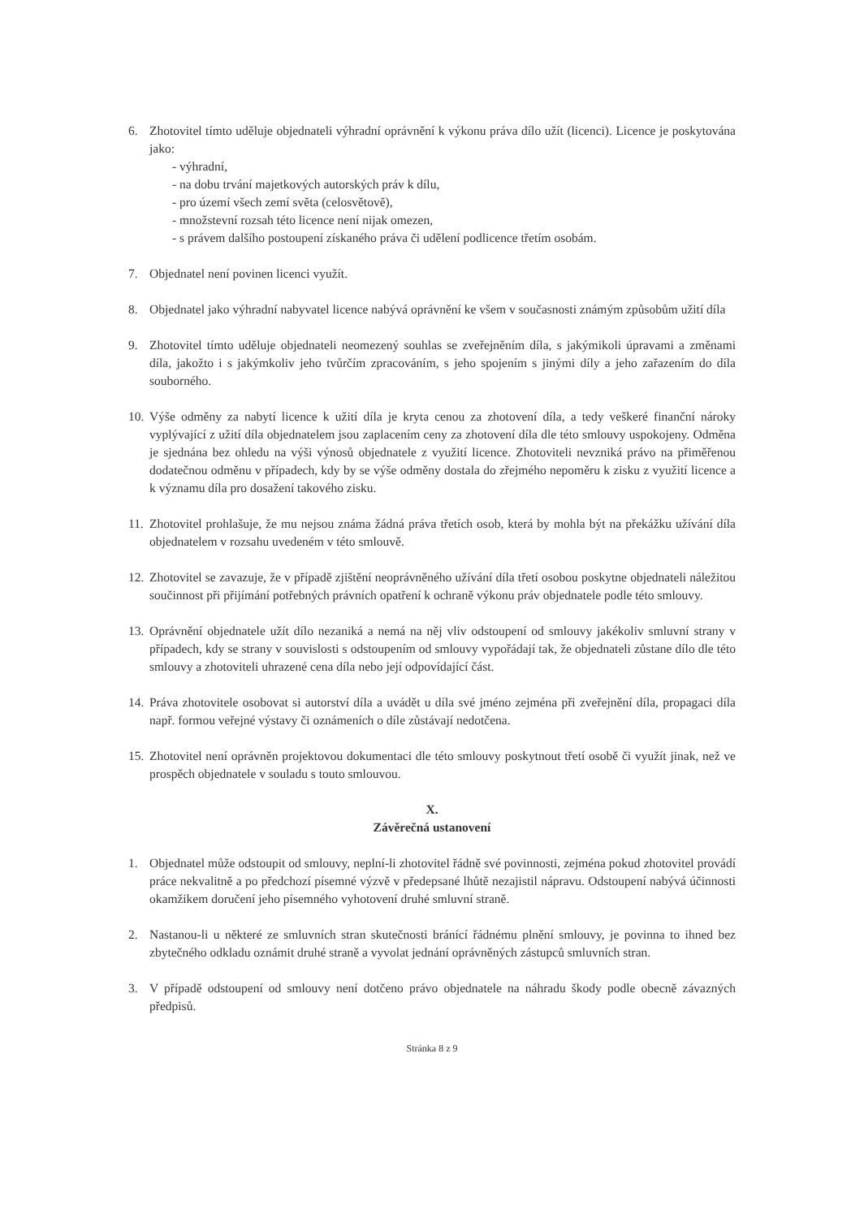6. Zhotovitel tímto uděluje objednateli výhradní oprávnění k výkonu práva dílo užít (licenci). Licence je poskytována jako:
- výhradní,
- na dobu trvání majetkových autorských práv k dílu,
- pro území všech zemí světa (celosvětově),
- množstevní rozsah této licence není nijak omezen,
- s právem dalšího postoupení získaného práva či udělení podlicence třetím osobám.
7. Objednatel není povinen licenci využít.
8. Objednatel jako výhradní nabyvatel licence nabývá oprávnění ke všem v současnosti známým způsobům užití díla
9. Zhotovitel tímto uděluje objednateli neomezený souhlas se zveřejněním díla, s jakýmikoli úpravami a změnami díla, jakožto i s jakýmkoliv jeho tvůrčím zpracováním, s jeho spojením s jinými díly a jeho zařazením do díla souborného.
10.
Výše odměny za nabytí licence k užití díla je kryta cenou za zhotovení díla, a tedy veškeré finanční nároky vyplývající z užití díla objednatelem jsou zaplacením ceny za zhotovení díla dle této smlouvy uspokojeny. Odměna je sjednána bez ohledu na výši výnosů objednatele z využití licence. Zhotoviteli nevzniká právo na přiměřenou dodatečnou odměnu v případech, kdy by se výše odměny dostala do zřejmého nepoměru k zisku z využití licence a k významu díla pro dosažení takového zisku.
11.
Zhotovitel prohlašuje, že mu nejsou známa žádná práva třetích osob, která by mohla být na překážku užívání díla objednatelem v rozsahu uvedeném v této smlouvě.
12.
Zhotovitel se zavazuje, že v případě zjištění neoprávněného užívání díla třetí osobou poskytne objednateli náležitou součinnost při přijímání potřebných právních opatření k ochraně výkonu práv objednatele podle této smlouvy.
13.
Oprávnění objednatele užít dílo nezaniká a nemá na něj vliv odstoupení od smlouvy jakékoliv smluvní strany v případech, kdy se strany v souvislosti s odstoupením od smlouvy vypořádají tak, že objednateli zůstane dílo dle této smlouvy a zhotoviteli uhrazené cena díla nebo její odpovídající část.
14.
Práva zhotovitele osobovat si autorství díla a uvádět u díla své jméno zejména při zveřejnění díla, propagaci díla např. formou veřejné výstavy či oznámeních o díle zůstávají nedotčena.
15.
Zhotovitel není oprávněn projektovou dokumentaci dle této smlouvy poskytnout třetí osobě či využít jinak, než ve prospěch objednatele v souladu s touto smlouvou.
X.
Závěrečná ustanovení
1. Objednatel může odstoupit od smlouvy, neplní-li zhotovitel řádně své povinnosti, zejména pokud zhotovitel provádí práce nekvalitně a po předchozí písemné výzvě v předepsané lhůtě nezajistil nápravu. Odstoupení nabývá účinnosti okamžikem doručení jeho písemného vyhotovení druhé smluvní straně.
2. Nastanou-li u některé ze smluvních stran skutečnosti bránící řádnému plnění smlouvy, je povinna to ihned bez zbytečného odkladu oznámit druhé straně a vyvolat jednání oprávněných zástupců smluvních stran.
3. V případě odstoupení od smlouvy není dotčeno právo objednatele na náhradu škody podle obecně závazných předpisů.
Stránka 8 z 9